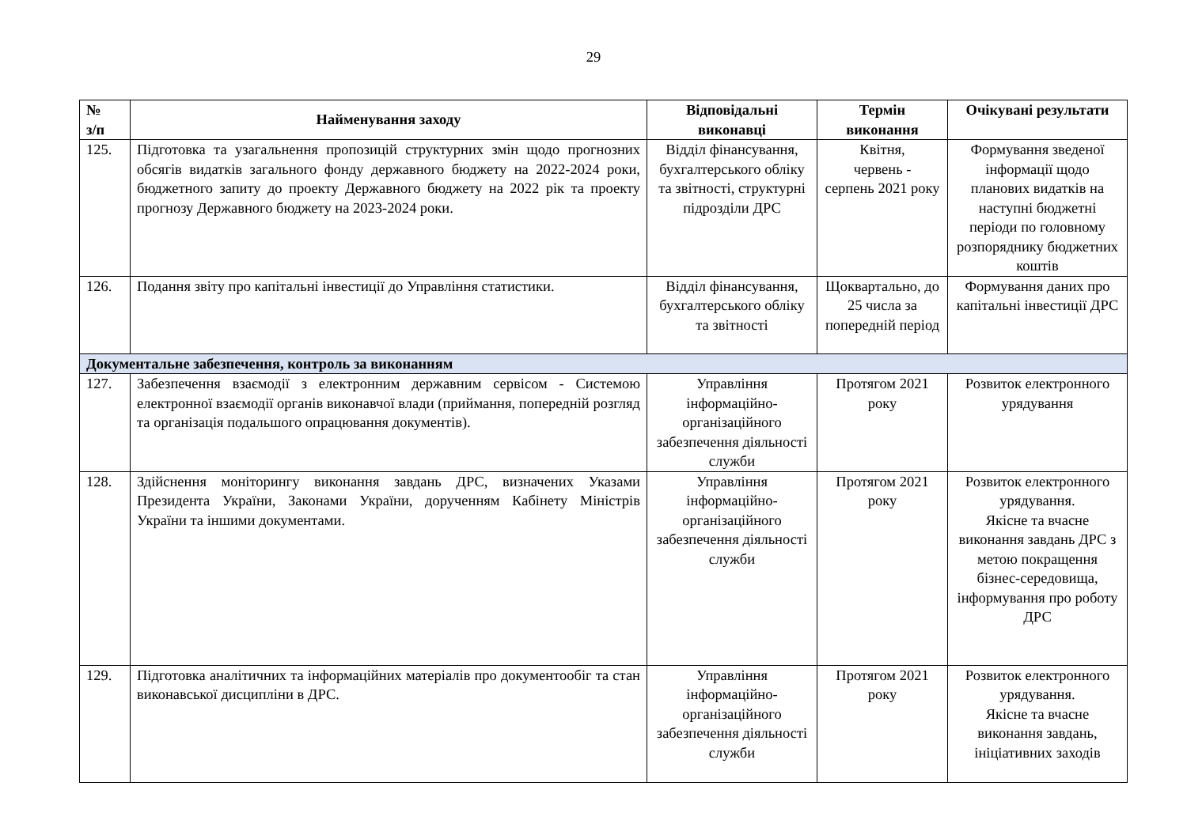29
| № з/п | Найменування заходу | Відповідальні виконавці | Термін виконання | Очікувані результати |
| --- | --- | --- | --- | --- |
| 125. | Підготовка та узагальнення пропозицій структурних змін щодо прогнозних обсягів видатків загального фонду державного бюджету на 2022-2024 роки, бюджетного запиту до проекту Державного бюджету на 2022 рік та проекту прогнозу Державного бюджету на 2023-2024 роки. | Відділ фінансування, бухгалтерського обліку та звітності, структурні підрозділи ДРС | Квітня, червень - серпень 2021 року | Формування зведеної інформації щодо планових видатків на наступні бюджетні періоди по головному розпоряднику бюджетних коштів |
| 126. | Подання звіту про капітальні інвестиції до Управління статистики. | Відділ фінансування, бухгалтерського обліку та звітності | Щоквартально, до 25 числа за попередній період | Формування даних про капітальні інвестиції ДРС |
| Документальне забезпечення, контроль за виконанням | | | | |
| 127. | Забезпечення взаємодії з електронним державним сервісом - Системою електронної взаємодії органів виконавчої влади (приймання, попередній розгляд та організація подальшого опрацювання документів). | Управління інформаційно-організаційного забезпечення діяльності служби | Протягом 2021 року | Розвиток електронного урядування |
| 128. | Здійснення моніторингу виконання завдань ДРС, визначених Указами Президента України, Законами України, дорученням Кабінету Міністрів України та іншими документами. | Управління інформаційно-організаційного забезпечення діяльності служби | Протягом 2021 року | Розвиток електронного урядування. Якісне та вчасне виконання завдань ДРС з метою покращення бізнес-середовища, інформування про роботу ДРС |
| 129. | Підготовка аналітичних та інформаційних матеріалів про документообіг та стан виконавської дисципліни в ДРС. | Управління інформаційно-організаційного забезпечення діяльності служби | Протягом 2021 року | Розвиток електронного урядування. Якісне та вчасне виконання завдань, ініціативних заходів |